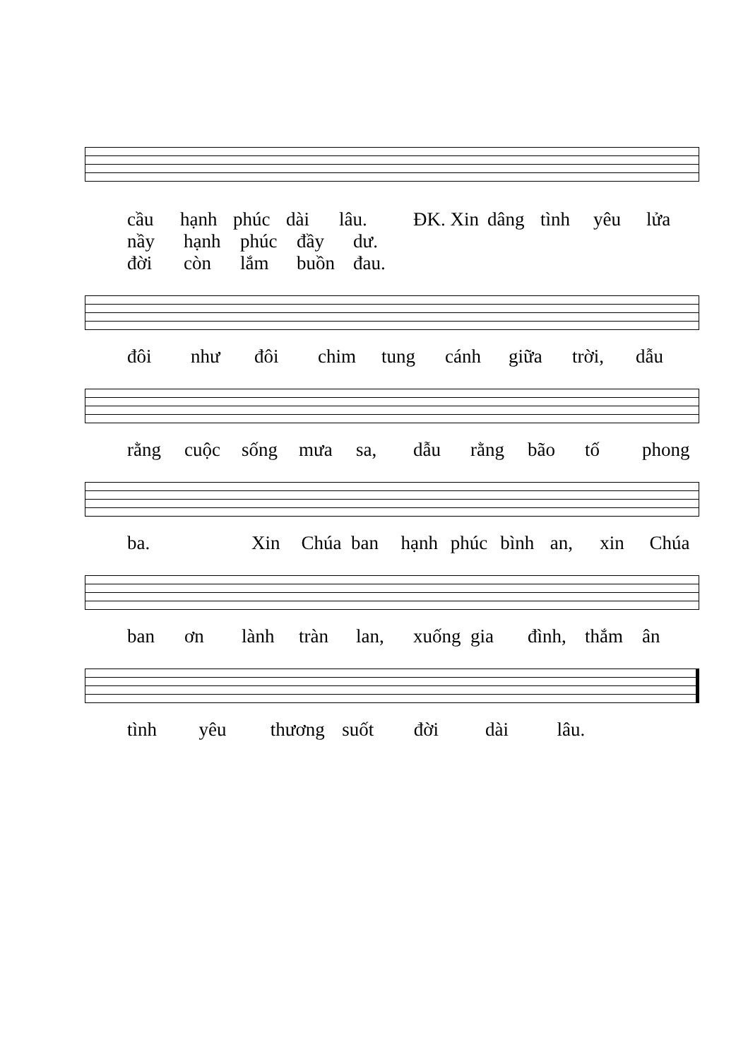cầu hạnh phúc dài lâu. ĐK. Xin dâng tình yêu lửa
nầy hạnh phúc đầy dư.
đời còn lắm buồn đau.
đôi như đôi chim tung cánh giữa trời, dẫu
rằng cuộc sống mưa sa, dẫu rằng bão tố phong
ba. Xin Chúa ban hạnh phúc bình an, xin Chúa
ban ơn lành tràn lan, xuống gia đình, thắm ân
tình yêu thương suốt đời dài lâu.